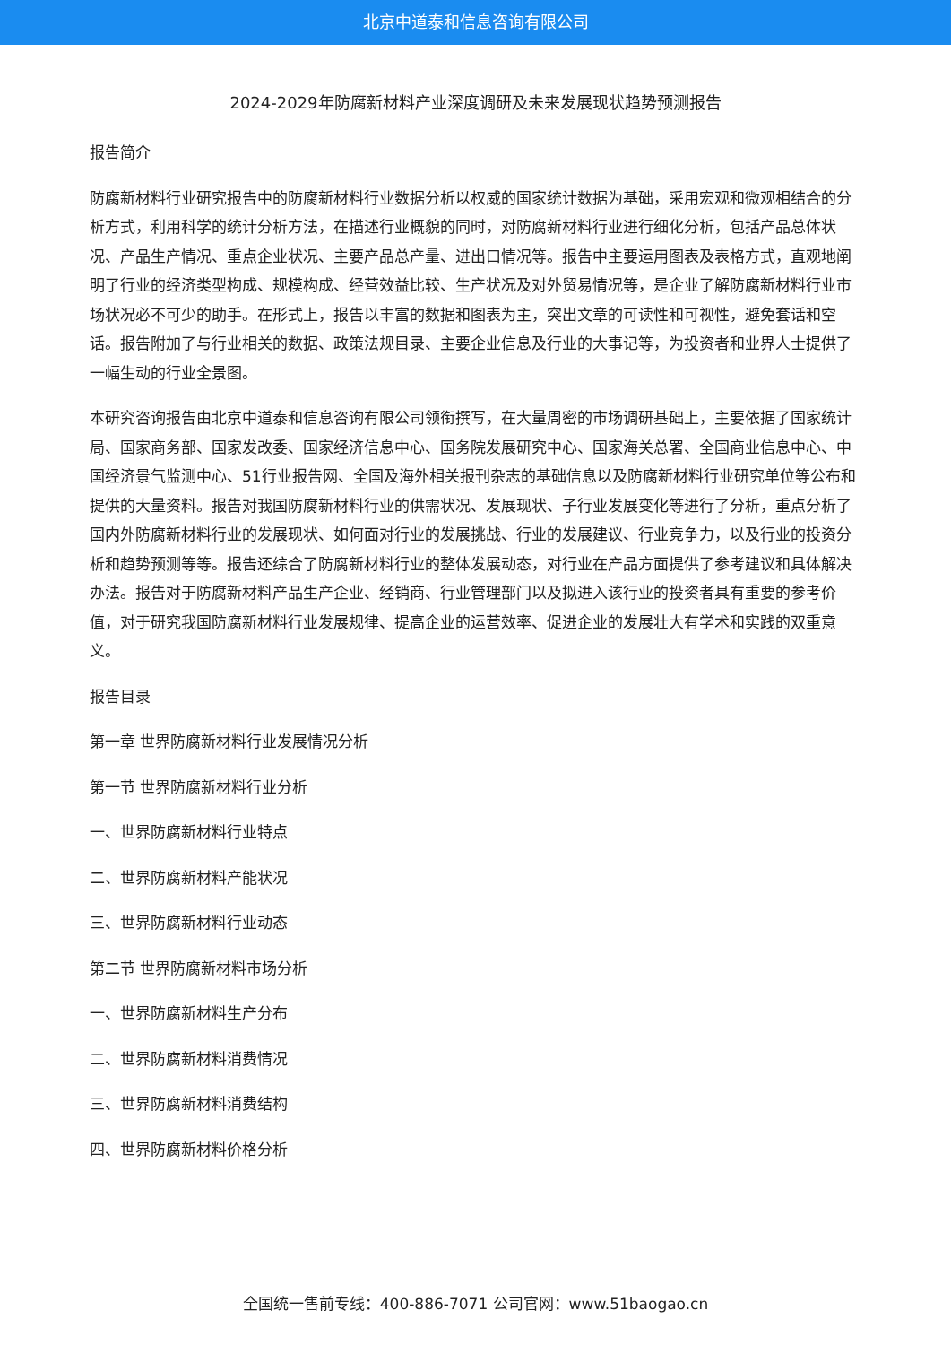北京中道泰和信息咨询有限公司
2024-2029年防腐新材料产业深度调研及未来发展现状趋势预测报告
报告简介
防腐新材料行业研究报告中的防腐新材料行业数据分析以权威的国家统计数据为基础，采用宏观和微观相结合的分析方式，利用科学的统计分析方法，在描述行业概貌的同时，对防腐新材料行业进行细化分析，包括产品总体状况、产品生产情况、重点企业状况、主要产品总产量、进出口情况等。报告中主要运用图表及表格方式，直观地阐明了行业的经济类型构成、规模构成、经营效益比较、生产状况及对外贸易情况等，是企业了解防腐新材料行业市场状况必不可少的助手。在形式上，报告以丰富的数据和图表为主，突出文章的可读性和可视性，避免套话和空话。报告附加了与行业相关的数据、政策法规目录、主要企业信息及行业的大事记等，为投资者和业界人士提供了一幅生动的行业全景图。
本研究咨询报告由北京中道泰和信息咨询有限公司领衔撰写，在大量周密的市场调研基础上，主要依据了国家统计局、国家商务部、国家发改委、国家经济信息中心、国务院发展研究中心、国家海关总署、全国商业信息中心、中国经济景气监测中心、51行业报告网、全国及海外相关报刊杂志的基础信息以及防腐新材料行业研究单位等公布和提供的大量资料。报告对我国防腐新材料行业的供需状况、发展现状、子行业发展变化等进行了分析，重点分析了国内外防腐新材料行业的发展现状、如何面对行业的发展挑战、行业的发展建议、行业竞争力，以及行业的投资分析和趋势预测等等。报告还综合了防腐新材料行业的整体发展动态，对行业在产品方面提供了参考建议和具体解决办法。报告对于防腐新材料产品生产企业、经销商、行业管理部门以及拟进入该行业的投资者具有重要的参考价值，对于研究我国防腐新材料行业发展规律、提高企业的运营效率、促进企业的发展壮大有学术和实践的双重意义。
报告目录
第一章 世界防腐新材料行业发展情况分析
第一节 世界防腐新材料行业分析
一、世界防腐新材料行业特点
二、世界防腐新材料产能状况
三、世界防腐新材料行业动态
第二节 世界防腐新材料市场分析
一、世界防腐新材料生产分布
二、世界防腐新材料消费情况
三、世界防腐新材料消费结构
四、世界防腐新材料价格分析
全国统一售前专线：400-886-7071 公司官网：www.51baogao.cn